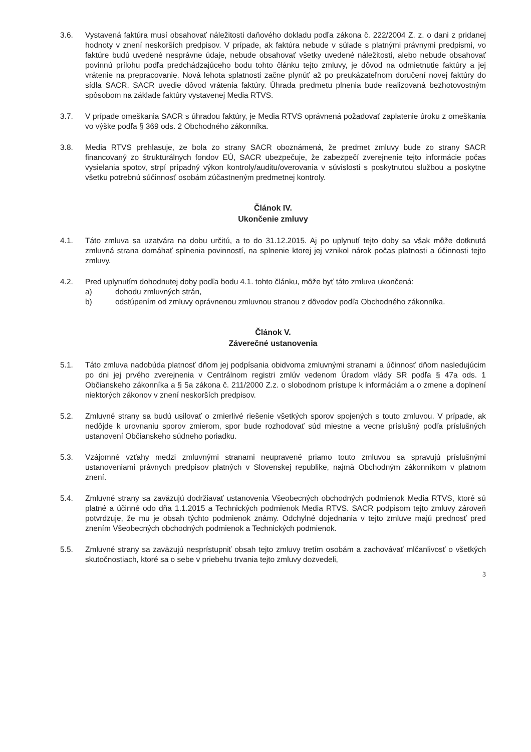3.6. Vystavená faktúra musí obsahovať náležitosti daňového dokladu podľa zákona č. 222/2004 Z. z. o dani z pridanej hodnoty v znení neskorších predpisov. V prípade, ak faktúra nebude v súlade s platnými právnymi predpismi, vo faktúre budú uvedené nesprávne údaje, nebude obsahovať všetky uvedené náležitosti, alebo nebude obsahovať povinnú prílohu podľa predchádzajúceho bodu tohto článku tejto zmluvy, je dôvod na odmietnutie faktúry a jej vrátenie na prepracovanie. Nová lehota splatnosti začne plynúť až po preukázateľnom doručení novej faktúry do sídla SACR. SACR uvedie dôvod vrátenia faktúry. Úhrada predmetu plnenia bude realizovaná bezhotovostným spôsobom na základe faktúry vystavenej Media RTVS.
3.7. V prípade omeškania SACR s úhradou faktúry, je Media RTVS oprávnená požadovať zaplatenie úroku z omeškania vo výške podľa § 369 ods. 2 Obchodného zákonníka.
3.8. Media RTVS prehlasuje, ze bola zo strany SACR oboznámená, že predmet zmluvy bude zo strany SACR financovaný zo štrukturálnych fondov EÚ, SACR ubezpečuje, že zabezpečí zverejnenie tejto informácie počas vysielania spotov, strpí prípadný výkon kontroly/auditu/overovania v súvislosti s poskytnutou službou a poskytne všetku potrebnú súčinnosť osobám zúčastneným predmetnej kontroly.
Článok IV.
Ukončenie zmluvy
4.1. Táto zmluva sa uzatvára na dobu určitú, a to do 31.12.2015. Aj po uplynutí tejto doby sa však môže dotknutá zmluvná strana domáhať splnenia povinností, na splnenie ktorej jej vznikol nárok počas platnosti a účinnosti tejto zmluvy.
4.2. Pred uplynutím dohodnutej doby podľa bodu 4.1. tohto článku, môže byť táto zmluva ukončená:
a) dohodu zmluvných strán,
b) odstúpením od zmluvy oprávnenou zmluvnou stranou z dôvodov podľa Obchodného zákonníka.
Článok V.
Záverečné ustanovenia
5.1. Táto zmluva nadobúda platnosť dňom jej podpísania obidvoma zmluvnými stranami a účinnosť dňom nasledujúcim po dni jej prvého zverejnenia v Centrálnom registri zmlúv vedenom Úradom vlády SR podľa § 47a ods. 1 Občianskeho zákonníka a § 5a zákona č. 211/2000 Z.z. o slobodnom prístupe k informáciám a o zmene a doplnení niektorých zákonov v znení neskorších predpisov.
5.2. Zmluvné strany sa budú usilovať o zmierlivé riešenie všetkých sporov spojených s touto zmluvou. V prípade, ak nedôjde k urovnaniu sporov zmierom, spor bude rozhodovať súd miestne a vecne príslušný podľa príslušných ustanovení Občianskeho súdneho poriadku.
5.3. Vzájomné vzťahy medzi zmluvnými stranami neupravené priamo touto zmluvou sa spravujú príslušnými ustanoveniami právnych predpisov platných v Slovenskej republike, najmä Obchodným zákonníkom v platnom znení.
5.4. Zmluvné strany sa zaväzujú dodržiavať ustanovenia Všeobecných obchodných podmienok Media RTVS, ktoré sú platné a účinné odo dňa 1.1.2015 a Technických podmienok Media RTVS. SACR podpisom tejto zmluvy zároveň potvrdzuje, že mu je obsah týchto podmienok známy. Odchylné dojednania v tejto zmluve majú prednosť pred znením Všeobecných obchodných podmienok a Technických podmienok.
5.5. Zmluvné strany sa zaväzujú nesprístupniť obsah tejto zmluvy tretím osobám a zachovávať mlčanlivosť o všetkých skutočnostiach, ktoré sa o sebe v priebehu trvania tejto zmluvy dozvedeli,
3